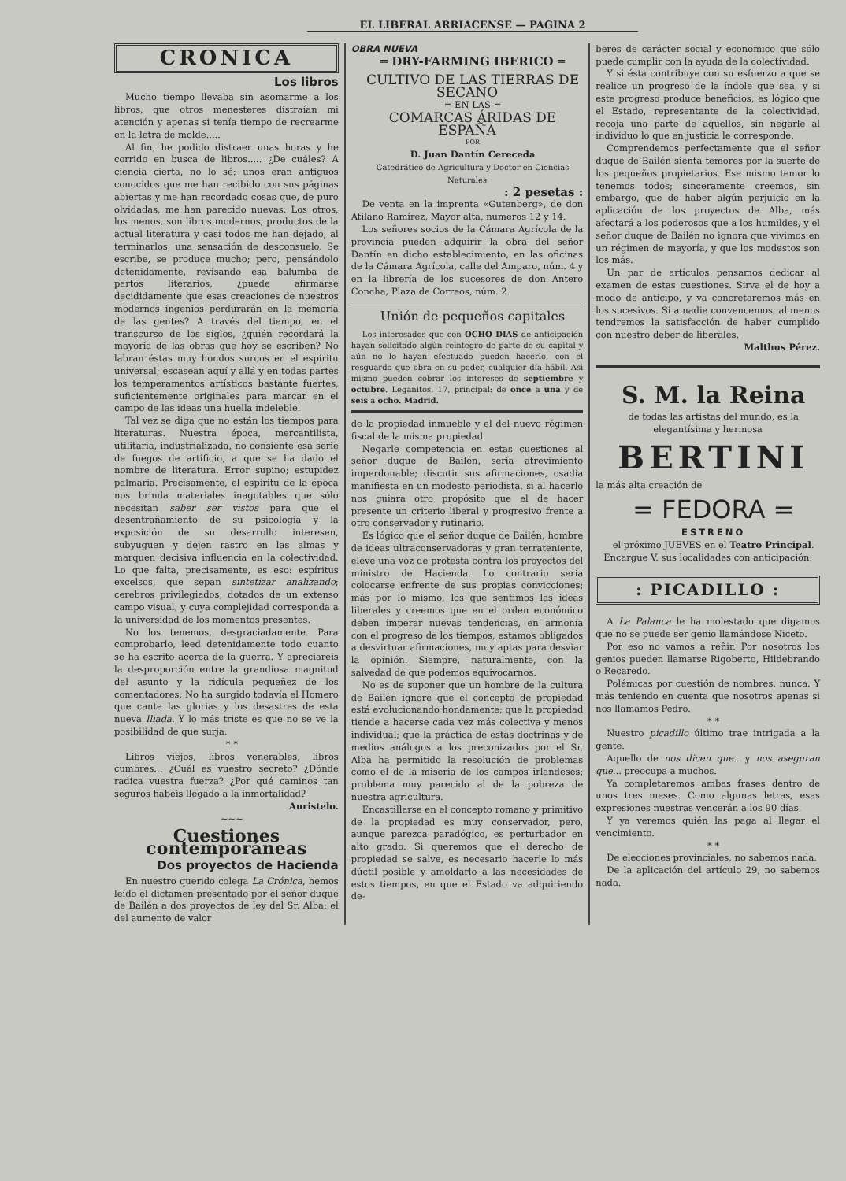EL LIBERAL ARRIACENSE — PAGINA 2
CRONICA
Los libros
Mucho tiempo llevaba sin asomarme a los libros, que otros menesteres distraían mi atención y apenas si tenía tiempo de recrearme en la letra de molde.....
Al fin, he podido distraer unas horas y he corrido en busca de libros..... ¿De cuáles? A ciencia cierta, no lo sé: unos eran antiguos conocidos que me han recibido con sus páginas abiertas y me han recordado cosas que, de puro olvidadas, me han parecido nuevas. Los otros, los menos, son libros modernos, productos de la actual literatura y casi todos me han dejado, al terminarlos, una sensación de desconsuelo. Se escribe, se produce mucho; pero, pensándolo detenidamente, revisando esa balumba de partos literarios, ¿puede afirmarse decididamente que esas creaciones de nuestros modernos ingenios perdurarán en la memoria de las gentes? A través del tiempo, en el transcurso de los siglos, ¿quién recordará la mayoría de las obras que hoy se escriben? No labran éstas muy hondos surcos en el espíritu universal; escasean aquí y allá y en todas partes los temperamentos artísticos bastante fuertes, suficientemente originales para marcar en el campo de las ideas una huella indeleble.
Tal vez se diga que no están los tiempos para literaturas. Nuestra época, mercantilista, utilitaria, industrializada, no consiente esa serie de fuegos de artificio, a que se ha dado el nombre de literatura. Error supino; estupidez palmaria. Precisamente, el espíritu de la época nos brinda materiales inagotables que sólo necesitan saber ser vistos para que el desentrañamiento de su psicología y la exposición de su desarrollo interesen, subyuguen y dejen rastro en las almas y marquen decisiva influencia en la colectividad. Lo que falta, precisamente, es eso: espíritus excelsos, que sepan sintetizar analizando; cerebros privilegiados, dotados de un extenso campo visual, y cuya complejidad corresponda a la universidad de los momentos presentes.
No los tenemos, desgraciadamente. Para comprobarlo, leed detenidamente todo cuanto se ha escrito acerca de la guerra. Y apreciareis la desproporción entre la grandiosa magnitud del asunto y la ridícula pequeñez de los comentadores. No ha surgido todavía el Homero que cante las glorias y los desastres de esta nueva Iliada. Y lo más triste es que no se ve la posibilidad de que surja.
* *
Libros viejos, libros venerables, libros cumbres... ¿Cuál es vuestro secreto? ¿Dónde radica vuestra fuerza? ¿Por qué caminos tan seguros habeis llegado a la inmortalidad?
Auristelo.
~~~
Cuestiones contemporáneas
Dos proyectos de Hacienda
En nuestro querido colega La Crónica, hemos leído el dictamen presentado por el señor duque de Bailén a dos proyectos de ley del Sr. Alba: el del aumento de valor
OBRA NUEVA
═ DRY-FARMING IBERICO ═
CULTIVO DE LAS TIERRAS DE SECANO
= EN LAS =
COMARCAS ÁRIDAS DE ESPAÑA
POR
D. Juan Dantín Cereceda
Catedrático de Agricultura y Doctor en Ciencias Naturales
: 2 pesetas :
De venta en la imprenta «Gutenberg», de don Atilano Ramírez, Mayor alta, numeros 12 y 14.
Los señores socios de la Cámara Agrícola de la provincia pueden adquirir la obra del señor Dantín en dicho establecimiento, en las oficinas de la Cámara Agrícola, calle del Amparo, núm. 4 y en la librería de los sucesores de don Antero Concha, Plaza de Correos, núm. 2.
Unión de pequeños capitales
Los interesados que con OCHO DIAS de anticipación hayan solicitado algún reintegro de parte de su capital y aún no lo hayan efectuado pueden hacerlo, con el resguardo que obra en su poder, cualquier día hábil. Asi mismo pueden cobrar los intereses de septiembre y octubre. Leganitos, 17, principal: de once a una y de seis a ocho. Madrid.
de la propiedad inmueble y el del nuevo régimen fiscal de la misma propiedad.
Negarle competencia en estas cuestiones al señor duque de Bailén, sería atrevimiento imperdonable; discutir sus afirmaciones, osadía manifiesta en un modesto periodista, si al hacerlo nos guiara otro propósito que el de hacer presente un criterio liberal y progresivo frente a otro conservador y rutinario.
Es lógico que el señor duque de Bailén, hombre de ideas ultraconservadoras y gran terrateniente, eleve una voz de protesta contra los proyectos del ministro de Hacienda. Lo contrario sería colocarse enfrente de sus propias convicciones; más por lo mismo, los que sentimos las ideas liberales y creemos que en el orden económico deben imperar nuevas tendencias, en armonía con el progreso de los tiempos, estamos obligados a desvirtuar afirmaciones, muy aptas para desviar la opinión. Siempre, naturalmente, con la salvedad de que podemos equivocarnos.
No es de suponer que un hombre de la cultura de Bailén ignore que el concepto de propiedad está evolucionando hondamente; que la propiedad tiende a hacerse cada vez más colectiva y menos individual; que la práctica de estas doctrinas y de medios análogos a los preconizados por el Sr. Alba ha permitido la resolución de problemas como el de la miseria de los campos irlandeses; problema muy parecido al de la pobreza de nuestra agricultura.
Encastillarse en el concepto romano y primitivo de la propiedad es muy conservador, pero, aunque parezca paradógico, es perturbador en alto grado. Si queremos que el derecho de propiedad se salve, es necesario hacerle lo más dúctil posible y amoldarlo a las necesidades de estos tiempos, en que el Estado va adquiriendo de-
beres de carácter social y económico que sólo puede cumplir con la ayuda de la colectividad.
Y si ésta contribuye con su esfuerzo a que se realice un progreso de la índole que sea, y si este progreso produce beneficios, es lógico que el Estado, representante de la colectividad, recoja una parte de aquellos, sin negarle al individuo lo que en justicia le corresponde.
Comprendemos perfectamente que el señor duque de Bailén sienta temores por la suerte de los pequeños propietarios. Ese mismo temor lo tenemos todos; sinceramente creemos, sin embargo, que de haber algún perjuicio en la aplicación de los proyectos de Alba, más afectará a los poderosos que a los humildes, y el señor duque de Bailén no ignora que vivimos en un régimen de mayoría, y que los modestos son los más.
Un par de artículos pensamos dedicar al examen de estas cuestiones. Sirva el de hoy a modo de anticipo, y va concretaremos más en los sucesivos. Si a nadie convencemos, al menos tendremos la satisfacción de haber cumplido con nuestro deber de liberales.
Malthus Pérez.
S. M. la Reina
de todas las artistas del mundo, es la elegantísima y hermosa
BERTINI
la más alta creación de
= FEDORA =
ESTRENO
el próximo JUEVES en el Teatro Principal. Encargue V. sus localidades con anticipación.
: PICADILLO :
A La Palanca le ha molestado que digamos que no se puede ser genio llamándose Niceto.
Por eso no vamos a reñir. Por nosotros los genios pueden llamarse Rigoberto, Hildebrando o Recaredo.
Polémicas por cuestión de nombres, nunca. Y más teniendo en cuenta que nosotros apenas si nos llamamos Pedro.
* *
Nuestro picadillo último trae intrigada a la gente.
Aquello de nos dicen que.. y nos aseguran que... preocupa a muchos.
Ya completaremos ambas frases dentro de unos tres meses. Como algunas letras, esas expresiones nuestras vencerán a los 90 días.
Y ya veremos quién las paga al llegar el vencimiento.
* *
De elecciones provinciales, no sabemos nada.
De la aplicación del artículo 29, no sabemos nada.